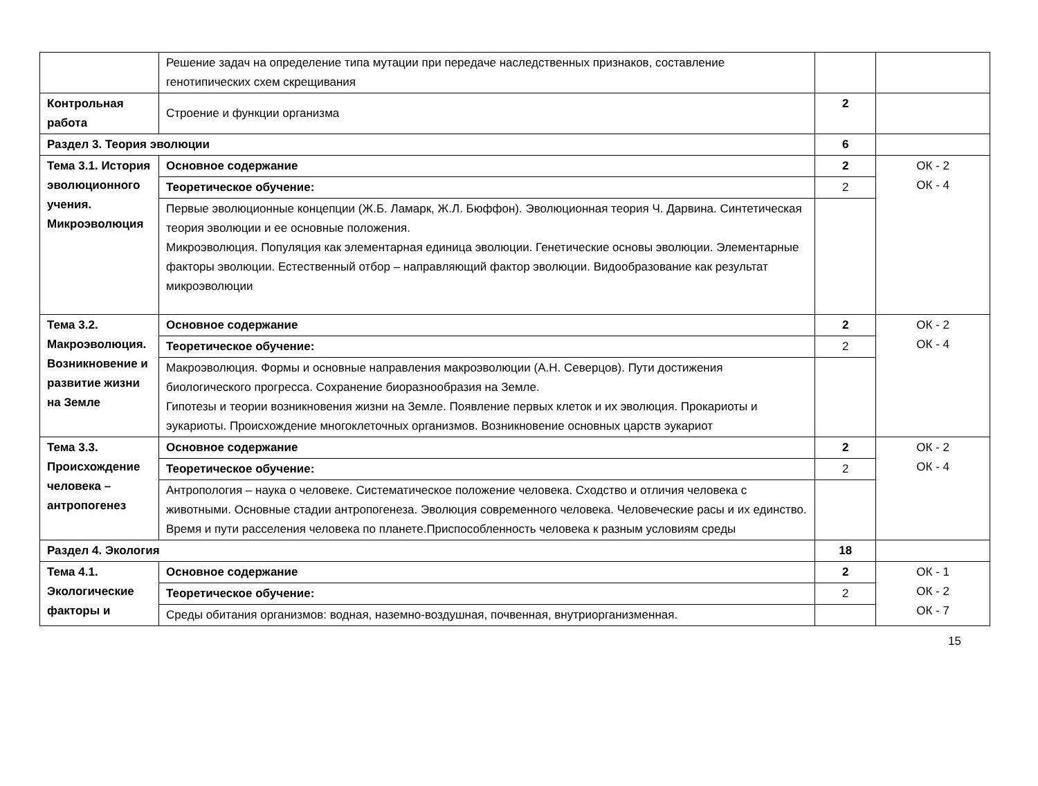| | Решение задач на определение типа мутации при передаче наследственных признаков, составление генотипических схем скрещивания | | |
| Контрольная работа | Строение и функции организма | 2 | |
| Раздел 3. Теория эволюции | | 6 | |
| Тема 3.1. История эволюционного учения. Микроэволюция | Основное содержание | 2 | ОК - 2 ОК - 4 |
| | Теоретическое обучение: | 2 | |
| | Первые эволюционные концепции (Ж.Б. Ламарк, Ж.Л. Бюффон). Эволюционная теория Ч. Дарвина. Синтетическая теория эволюции и ее основные положения. Микроэволюция. Популяция как элементарная единица эволюции. Генетические основы эволюции. Элементарные факторы эволюции. Естественный отбор – направляющий фактор эволюции. Видообразование как результат микроэволюции | | |
| Тема 3.2. Макроэволюция. Возникновение и развитие жизни на Земле | Основное содержание | 2 | ОК - 2 ОК - 4 |
| | Теоретическое обучение: | 2 | |
| | Макроэволюция. Формы и основные направления макроэволюции (А.Н. Северцов). Пути достижения биологического прогресса. Сохранение биоразнообразия на Земле. Гипотезы и теории возникновения жизни на Земле. Появление первых клеток и их эволюция. Прокариоты и эукариоты. Происхождение многоклеточных организмов. Возникновение основных царств эукариот | | |
| Тема 3.3. Происхождение человека – антропогенез | Основное содержание | 2 | ОК - 2 ОК - 4 |
| | Теоретическое обучение: | 2 | |
| | Антропология – наука о человеке. Систематическое положение человека. Сходство и отличия человека с животными. Основные стадии антропогенеза. Эволюция современного человека. Человеческие расы и их единство. Время и пути расселения человека по планете.Приспособленность человека к разным условиям среды | | |
| Раздел 4. Экология | | 18 | |
| Тема 4.1. Экологические факторы и | Основное содержание | 2 | ОК - 1 ОК - 2 ОК - 7 |
| | Теоретическое обучение: | 2 | |
| | Среды обитания организмов: водная, наземно-воздушная, почвенная, внутриорганизменная. | | |
15